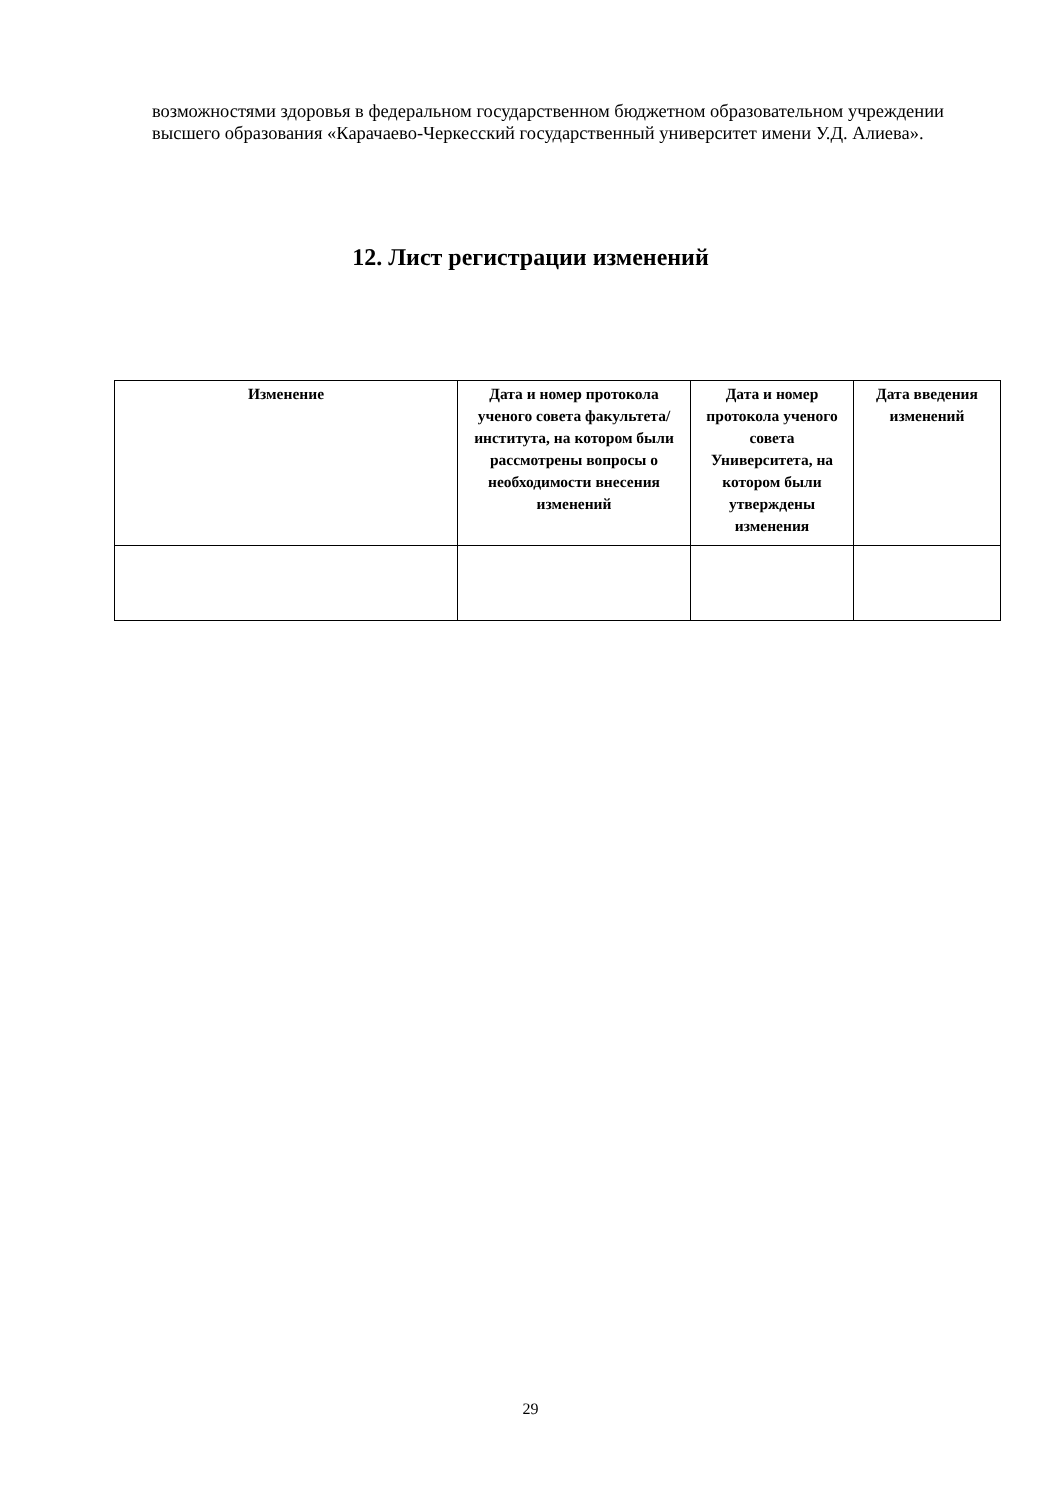возможностями здоровья в федеральном государственном бюджетном образовательном учреждении высшего образования «Карачаево-Черкесский государственный университет имени У.Д. Алиева».
12. Лист регистрации изменений
| Изменение | Дата и номер протокола ученого совета факультета/ института, на котором были рассмотрены вопросы о необходимости внесения изменений | Дата и номер протокола ученого совета Университета, на котором были утверждены изменения | Дата введения изменений |
| --- | --- | --- | --- |
29